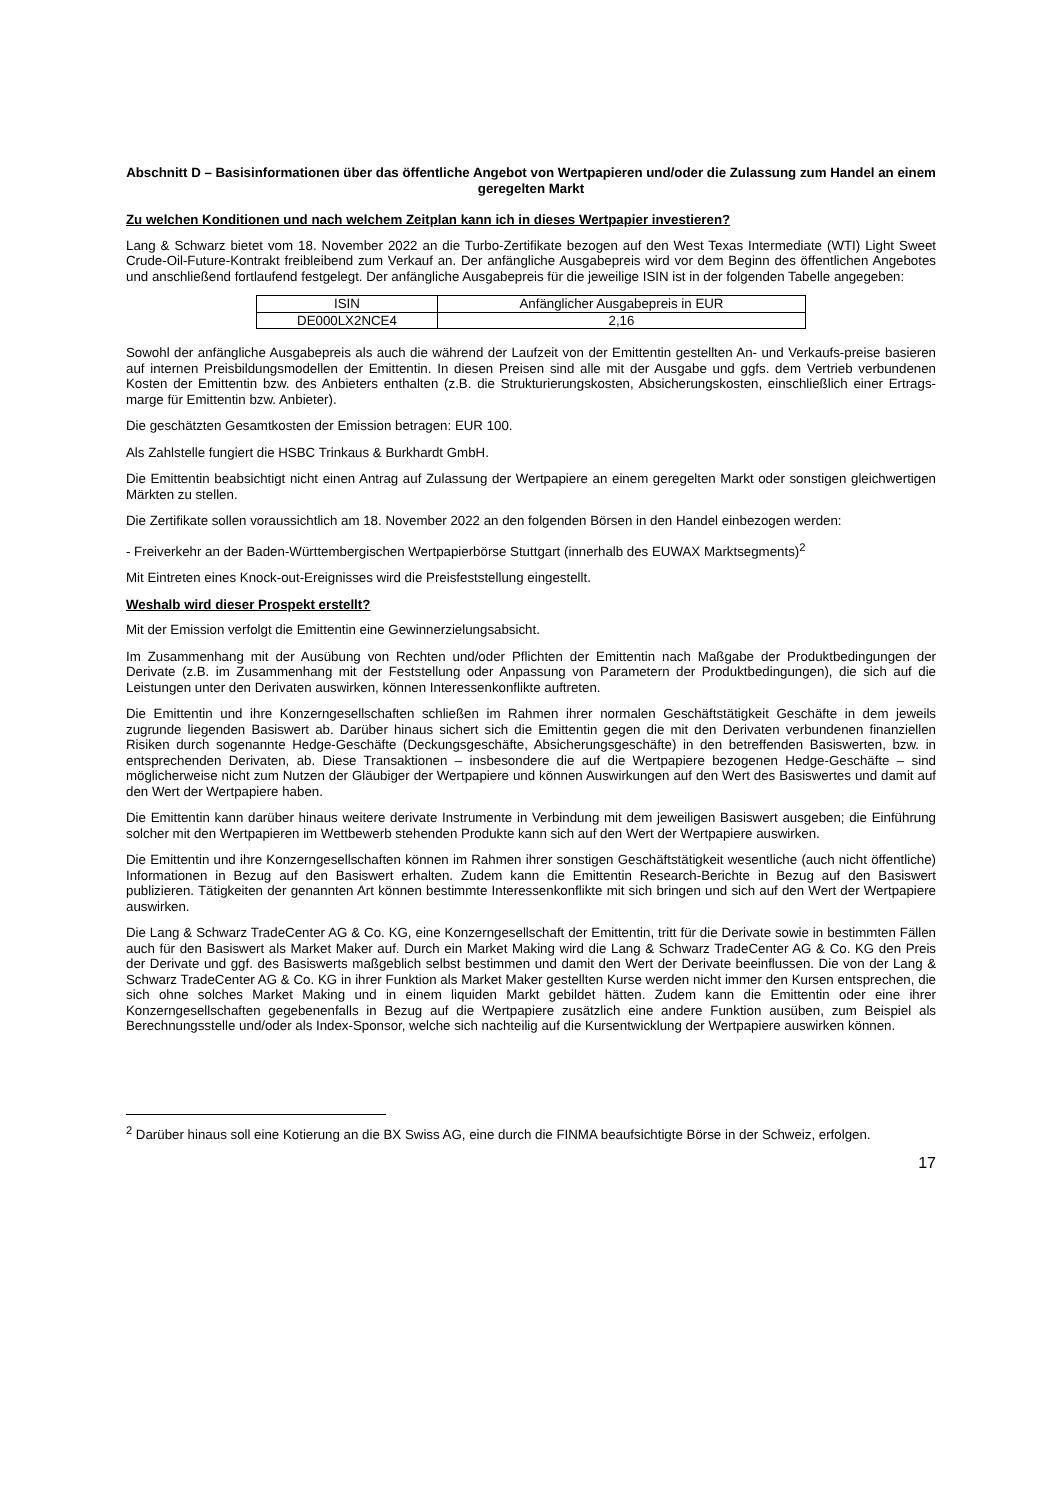Abschnitt D – Basisinformationen über das öffentliche Angebot von Wertpapieren und/oder die Zulassung zum Handel an einem geregelten Markt
Zu welchen Konditionen und nach welchem Zeitplan kann ich in dieses Wertpapier investieren?
Lang & Schwarz bietet vom 18. November 2022 an die Turbo-Zertifikate bezogen auf den West Texas Intermediate (WTI) Light Sweet Crude-Oil-Future-Kontrakt freibleibend zum Verkauf an. Der anfängliche Ausgabepreis wird vor dem Beginn des öffentlichen Angebotes und anschließend fortlaufend festgelegt. Der anfängliche Ausgabepreis für die jeweilige ISIN ist in der folgenden Tabelle angegeben:
| ISIN | Anfänglicher Ausgabepreis in EUR |
| --- | --- |
| DE000LX2NCE4 | 2,16 |
Sowohl der anfängliche Ausgabepreis als auch die während der Laufzeit von der Emittentin gestellten An- und Verkaufs-preise basieren auf internen Preisbildungsmodellen der Emittentin. In diesen Preisen sind alle mit der Ausgabe und ggfs. dem Vertrieb verbundenen Kosten der Emittentin bzw. des Anbieters enthalten (z.B. die Strukturierungskosten, Absicherungskosten, einschließlich einer Ertrags-marge für Emittentin bzw. Anbieter).
Die geschätzten Gesamtkosten der Emission betragen: EUR 100.
Als Zahlstelle fungiert die HSBC Trinkaus & Burkhardt GmbH.
Die Emittentin beabsichtigt nicht einen Antrag auf Zulassung der Wertpapiere an einem geregelten Markt oder sonstigen gleichwertigen Märkten zu stellen.
Die Zertifikate sollen voraussichtlich am 18. November 2022 an den folgenden Börsen in den Handel einbezogen werden:
- Freiverkehr an der Baden-Württembergischen Wertpapierbörse Stuttgart (innerhalb des EUWAX Marktsegments)<sup>2</sup>
Mit Eintreten eines Knock-out-Ereignisses wird die Preisfeststellung eingestellt.
Weshalb wird dieser Prospekt erstellt?
Mit der Emission verfolgt die Emittentin eine Gewinnerzielungsabsicht.
Im Zusammenhang mit der Ausübung von Rechten und/oder Pflichten der Emittentin nach Maßgabe der Produktbedingungen der Derivate (z.B. im Zusammenhang mit der Feststellung oder Anpassung von Parametern der Produktbedingungen), die sich auf die Leistungen unter den Derivaten auswirken, können Interessenkonflikte auftreten.
Die Emittentin und ihre Konzerngesellschaften schließen im Rahmen ihrer normalen Geschäftstätigkeit Geschäfte in dem jeweils zugrunde liegenden Basiswert ab. Darüber hinaus sichert sich die Emittentin gegen die mit den Derivaten verbundenen finanziellen Risiken durch sogenannte Hedge-Geschäfte (Deckungsgeschäfte, Absicherungsgeschäfte) in den betreffenden Basiswerten, bzw. in entsprechenden Derivaten, ab. Diese Transaktionen – insbesondere die auf die Wertpapiere bezogenen Hedge-Geschäfte – sind möglicherweise nicht zum Nutzen der Gläubiger der Wertpapiere und können Auswirkungen auf den Wert des Basiswertes und damit auf den Wert der Wertpapiere haben.
Die Emittentin kann darüber hinaus weitere derivate Instrumente in Verbindung mit dem jeweiligen Basiswert ausgeben; die Einführung solcher mit den Wertpapieren im Wettbewerb stehenden Produkte kann sich auf den Wert der Wertpapiere auswirken.
Die Emittentin und ihre Konzerngesellschaften können im Rahmen ihrer sonstigen Geschäftstätigkeit wesentliche (auch nicht öffentliche) Informationen in Bezug auf den Basiswert erhalten. Zudem kann die Emittentin Research-Berichte in Bezug auf den Basiswert publizieren. Tätigkeiten der genannten Art können bestimmte Interessenkonflikte mit sich bringen und sich auf den Wert der Wertpapiere auswirken.
Die Lang & Schwarz TradeCenter AG & Co. KG, eine Konzerngesellschaft der Emittentin, tritt für die Derivate sowie in bestimmten Fällen auch für den Basiswert als Market Maker auf. Durch ein Market Making wird die Lang & Schwarz TradeCenter AG & Co. KG den Preis der Derivate und ggf. des Basiswerts maßgeblich selbst bestimmen und damit den Wert der Derivate beeinflussen. Die von der Lang & Schwarz TradeCenter AG & Co. KG in ihrer Funktion als Market Maker gestellten Kurse werden nicht immer den Kursen entsprechen, die sich ohne solches Market Making und in einem liquiden Markt gebildet hätten. Zudem kann die Emittentin oder eine ihrer Konzerngesellschaften gegebenenfalls in Bezug auf die Wertpapiere zusätzlich eine andere Funktion ausüben, zum Beispiel als Berechnungsstelle und/oder als Index-Sponsor, welche sich nachteilig auf die Kursentwicklung der Wertpapiere auswirken können.
<sup>2</sup> Darüber hinaus soll eine Kotierung an die BX Swiss AG, eine durch die FINMA beaufsichtigte Börse in der Schweiz, erfolgen.
17